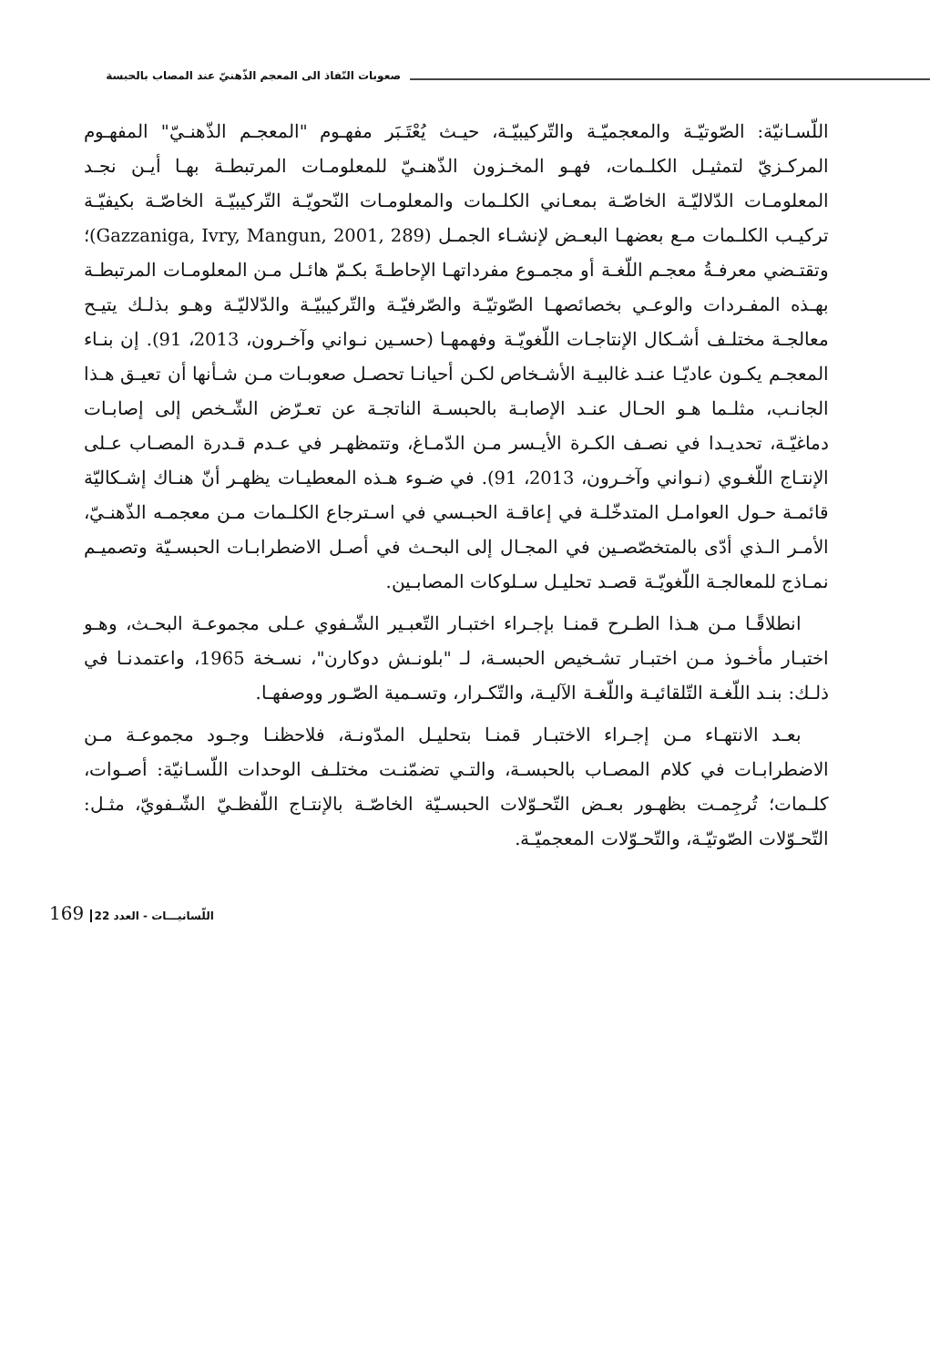صعوبات النّفاذ الى المعجم الذّهنيّ عند المصاب بالحبسة
اللّسـانيّة: الصّوتيّـة والمعجميّـة والتّركيبيّـة، حيـث يُعْتَـبَر مفهـوم "المعجـم الذّهنـيّ" المفهـوم المركـزيّ لتمثيـل الكلـمات، فهـو المخـزون الذّهنـيّ للمعلومـات المرتبطـة بهـا أيـن نجـد المعلومـات الدّلاليّـة الخاصّـة بمعـاني الكلـمات والمعلومـات النّحويّـة التّركيبيّـة الخاصّـة بكيفيّـة تركيـب الكلـمات مـع بعضهـا البعـض لإنشـاء الجمـل (Gazzaniga, Ivry, Mangun, 2001, 289)؛ وتقتـضي معرفـةُ معجـم اللّغـة أو مجمـوع مفرداتهـا الإحاطـةَ بكـمّ هائـل مـن المعلومـات المرتبطـة بهـذه المفـردات والوعـي بخصائصهـا الصّوتيّـة والصّرفيّـة والتّركيبيّـة والدّلاليّـة وهـو بذلـك يتيـح معالجـة مختلـف أشـكال الإنتاجـات اللّغويّـة وفهمهـا (حسـين نـواني وآخـرون، 2013، 91). إن بنـاء المعجـم يكـون عاديّـا عنـد غالبيـة الأشـخاص لكـن أحيانـا تحصـل صعوبـات مـن شـأنها أن تعيـق هـذا الجانـب، مثلـما هـو الحـال عنـد الإصابـة بالحبسـة الناتجـة عن تعـرّض الشّـخص إلى إصابـات دماغيّـة، تحديـدا في نصـف الكـرة الأيـسر مـن الدّمـاغ، وتتمظهـر في عـدم قـدرة المصـاب عـلى الإنتـاج اللّغـوي (نـواني وآخـرون، 2013، 91). في ضـوء هـذه المعطيـات يظهـر أنّ هنـاك إشـكاليّة قائمـة حـول العوامـل المتدخّلـة في إعاقـة الحبـسي في اسـترجاع الكلـمات مـن معجمـه الذّهنـيّ، الأمـر الـذي أدّى بالمتخصّصـين في المجـال إلى البحـث في أصـل الاضطرابـات الحبسـيّة وتصميـم نمـاذج للمعالجـة اللّغويّـة قصـد تحليـل سـلوكات المصابـين.
انطلاقًـا مـن هـذا الطـرح قمنـا بإجـراء اختبـار التّعبـير الشّـفوي عـلى مجموعـة البحـث، وهـو اختبـار مأخـوذ مـن اختبـار تشـخيص الحبسـة، لـ "بلونـش دوكارن"، نسـخة 1965، واعتمدنـا في ذلـك: بنـد اللّغـة التّلقائيـة واللّغـة الآليـة، والتّكـرار، وتسـمية الصّـور ووصفهـا.
بعـد الانتهـاء مـن إجـراء الاختبـار قمنـا بتحليـل المدّونـة، فلاحظنـا وجـود مجموعـة مـن الاضطرابـات في كلام المصـاب بالحبسـة، والتـي تضمّنـت مختلـف الوحدات اللّسـانيّة: أصـوات، كلـمات؛ تُرجِمـت بظهـور بعـض التّحـوّلات الحبسـيّة الخاصّـة بالإنتـاج اللّفظـيّ الشّـفويّ، مثـل: التّحـوّلات الصّوتيّـة، والتّحـوّلات المعجميّـة.
169 22 اللّسانيـــات - العدد